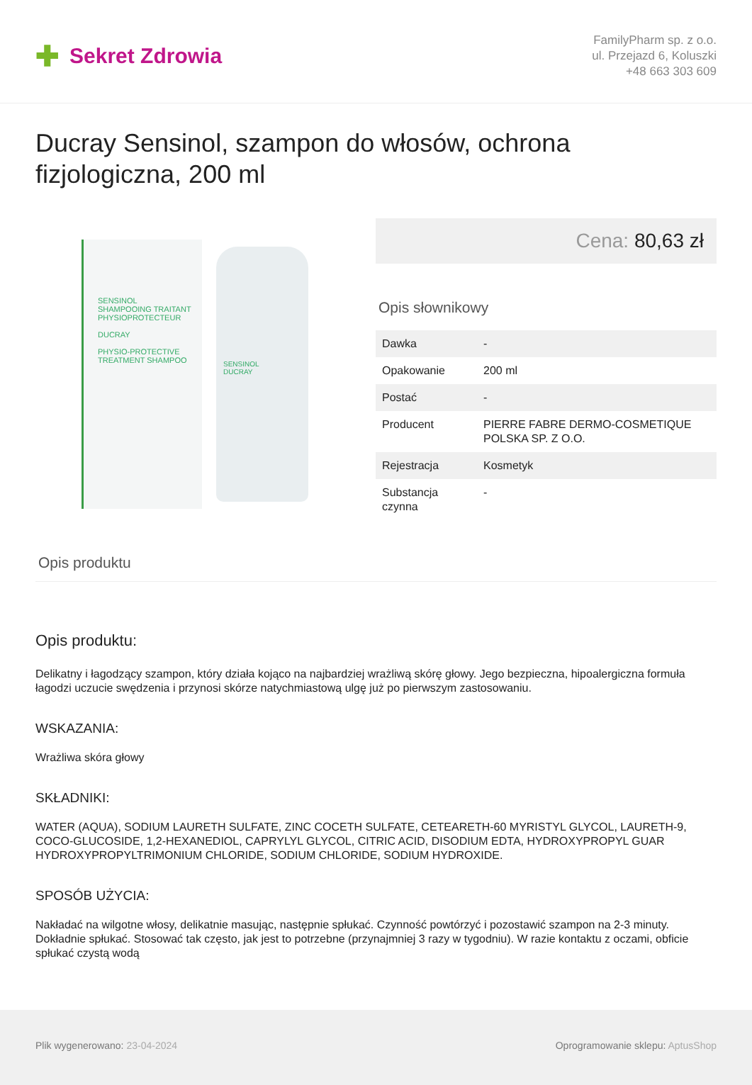✚ Sekret Zdrowia
FamilyPharm sp. z o.o.
ul. Przejazd 6, Koluszki
+48 663 303 609
Ducray Sensinol, szampon do włosów, ochrona fizjologiczna, 200 ml
SENSINOL
SHAMPOOING TRAITANT PHYSIOPROTECTEUR
DUCRAY
PHYSIO-PROTECTIVE TREATMENT SHAMPOO
SENSINOL
DUCRAY
Cena: 80,63 zł
Opis słownikowy
| Dawka | - |
| Opakowanie | 200 ml |
| Postać | - |
| Producent | PIERRE FABRE DERMO-COSMETIQUE POLSKA SP. Z O.O. |
| Rejestracja | Kosmetyk |
| Substancja czynna | - |
Opis produktu
Opis produktu:
Delikatny i łagodzący szampon, który działa kojąco na najbardziej wrażliwą skórę głowy. Jego bezpieczna, hipoalergiczna formuła łagodzi uczucie swędzenia i przynosi skórze natychmiastową ulgę już po pierwszym zastosowaniu.
WSKAZANIA:
Wrażliwa skóra głowy
SKŁADNIKI:
WATER (AQUA), SODIUM LAURETH SULFATE, ZINC COCETH SULFATE, CETEARETH-60 MYRISTYL GLYCOL, LAURETH-9, COCO-GLUCOSIDE, 1,2-HEXANEDIOL, CAPRYLYL GLYCOL, CITRIC ACID, DISODIUM EDTA, HYDROXYPROPYL GUAR HYDROXYPROPYLTRIMONIUM CHLORIDE, SODIUM CHLORIDE, SODIUM HYDROXIDE.
SPOSÓB UŻYCIA:
Nakładać na wilgotne włosy, delikatnie masując, następnie spłukać. Czynność powtórzyć i pozostawić szampon na 2-3 minuty. Dokładnie spłukać. Stosować tak często, jak jest to potrzebne (przynajmniej 3 razy w tygodniu). W razie kontaktu z oczami, obficie spłukać czystą wodą
Plik wygenerowano: 23-04-2024 Oprogramowanie sklepu: AptusShop